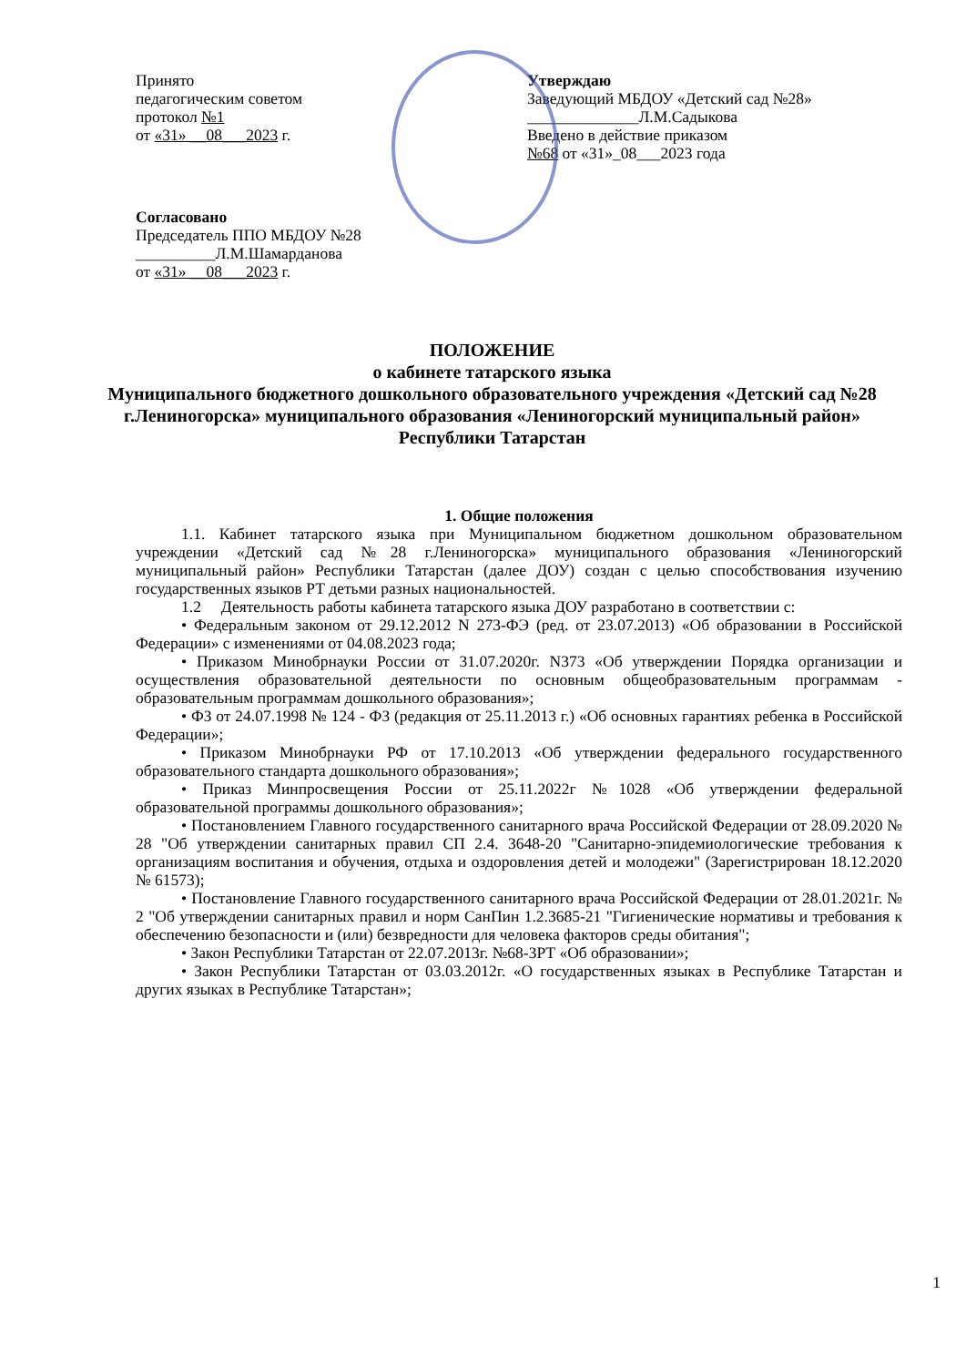Принято
педагогическим советом
протокол №1
от «31» __08___2023 г.
Утверждаю
Заведующий МБДОУ «Детский сад №28»
______________Л.М.Садыкова
Введено в действие приказом
№68 от «31»_08___2023 года
Согласовано
Председатель ППО МБДОУ №28
__________Л.М.Шамарданова
от «31» __08___2023 г.
ПОЛОЖЕНИЕ
о кабинете татарского языка
Муниципального бюджетного дошкольного образовательного учреждения «Детский сад №28 г.Лениногорска» муниципального образования «Лениногорский муниципальный район» Республики Татарстан
1. Общие положения
1.1. Кабинет татарского языка при Муниципальном бюджетном дошкольном образовательном учреждении «Детский сад №28 г.Лениногорска» муниципального образования «Лениногорский муниципальный район» Республики Татарстан (далее ДОУ) создан с целью способствования изучению государственных языков РТ детьми разных национальностей.
1.2 Деятельность работы кабинета татарского языка ДОУ разработано в соответствии с:
• Федеральным законом от 29.12.2012 N 273-ФЭ (ред. от 23.07.2013) «Об образовании в Российской Федерации» с изменениями от 04.08.2023 года;
• Приказом Минобрнауки России от 31.07.2020г. N373 «Об утверждении Порядка организации и осуществления образовательной деятельности по основным общеобразовательным программам - образовательным программам дошкольного образования»;
• ФЗ от 24.07.1998 № 124 - ФЗ (редакция от 25.11.2013 г.) «Об основных гарантиях ребенка в Российской Федерации»;
• Приказом Минобрнауки РФ от 17.10.2013 «Об утверждении федерального государственного образовательного стандарта дошкольного образования»;
• Приказ Минпросвещения России от 25.11.2022г №1028 «Об утверждении федеральной образовательной программы дошкольного образования»;
• Постановлением Главного государственного санитарного врача Российской Федерации от 28.09.2020 № 28 "Об утверждении санитарных правил СП 2.4. 3648-20 "Санитарно-эпидемиологические требования к организациям воспитания и обучения, отдыха и оздоровления детей и молодежи" (Зарегистрирован 18.12.2020 № 61573);
• Постановление Главного государственного санитарного врача Российской Федерации от 28.01.2021г. № 2 "Об утверждении санитарных правил и норм СанПин 1.2.3685-21 "Гигиенические нормативы и требования к обеспечению безопасности и (или) безвредности для человека факторов среды обитания";
• Закон Республики Татарстан от 22.07.2013г. №68-ЗРТ «Об образовании»;
• Закон Республики Татарстан от 03.03.2012г. «О государственных языках в Республике Татарстан и других языках в Республике Татарстан»;
1